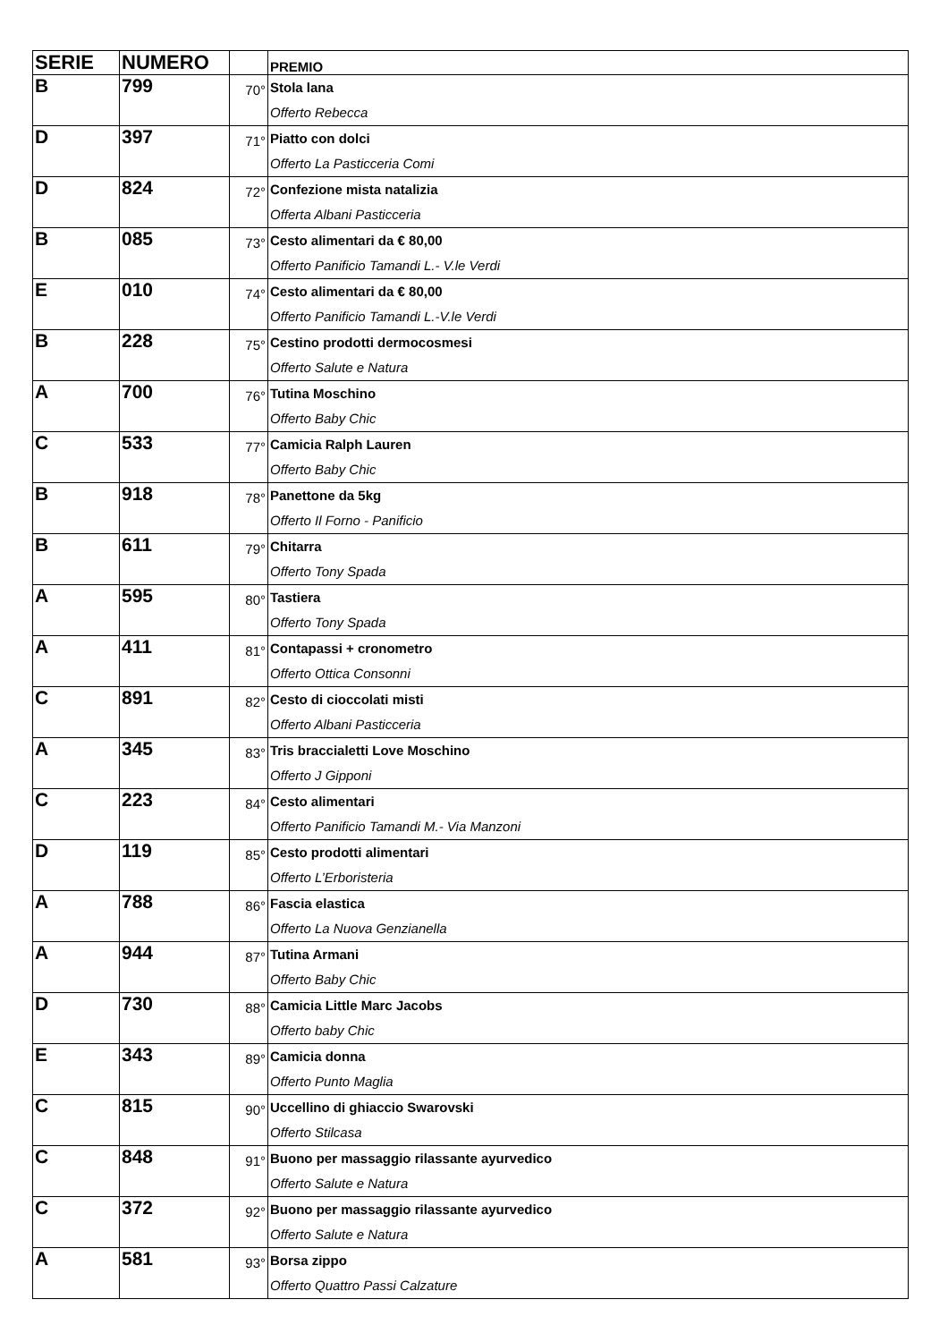| SERIE | NUMERO | | PREMIO |
| --- | --- | --- | --- |
| B | 799 | 70° | Stola lana Offerto Rebecca |
| D | 397 | 71° | Piatto con dolci Offerto La Pasticceria Comi |
| D | 824 | 72° | Confezione mista natalizia Offerta Albani Pasticceria |
| B | 085 | 73° | Cesto alimentari da € 80,00 Offerto Panificio Tamandi L.- V.le Verdi |
| E | 010 | 74° | Cesto alimentari da € 80,00 Offerto Panificio Tamandi L.-V.le Verdi |
| B | 228 | 75° | Cestino prodotti dermocosmesi Offerto Salute e Natura |
| A | 700 | 76° | Tutina Moschino Offerto Baby Chic |
| C | 533 | 77° | Camicia Ralph Lauren Offerto Baby Chic |
| B | 918 | 78° | Panettone da 5kg Offerto Il Forno - Panificio |
| B | 611 | 79° | Chitarra Offerto Tony Spada |
| A | 595 | 80° | Tastiera Offerto Tony Spada |
| A | 411 | 81° | Contapassi + cronometro Offerto Ottica Consonni |
| C | 891 | 82° | Cesto di cioccolati misti Offerto Albani Pasticceria |
| A | 345 | 83° | Tris braccialetti Love Moschino Offerto J Gipponi |
| C | 223 | 84° | Cesto alimentari Offerto Panificio Tamandi M.- Via Manzoni |
| D | 119 | 85° | Cesto prodotti alimentari Offerto L’Erboristeria |
| A | 788 | 86° | Fascia elastica Offerto La Nuova Genzianella |
| A | 944 | 87° | Tutina Armani Offerto Baby Chic |
| D | 730 | 88° | Camicia Little Marc Jacobs Offerto baby Chic |
| E | 343 | 89° | Camicia donna Offerto Punto Maglia |
| C | 815 | 90° | Uccellino di ghiaccio Swarovski Offerto Stilcasa |
| C | 848 | 91° | Buono per massaggio rilassante ayurvedico Offerto Salute e Natura |
| C | 372 | 92° | Buono per massaggio rilassante ayurvedico Offerto Salute e Natura |
| A | 581 | 93° | Borsa zippo Offerto Quattro Passi Calzature |